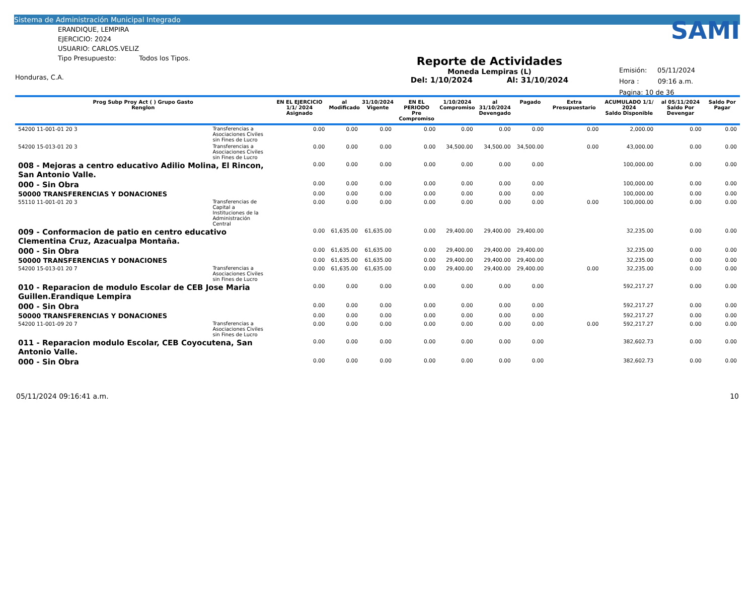Sistema de Administración Municipal Integrado
ERANDIQUE, LEMPIRA
EJERCICIO: 2024
USUARIO: CARLOS.VELIZ
Tipo Presupuesto: Todos los Tipos.
Honduras, C.A.
Reporte de Actividades
Moneda Lempiras (L)
Del: 1/10/2024 Al: 31/10/2024
SAMI
Emisión: 05/11/2024
Hora : 09:16 a.m.
Pagina: 10 de 36
| Prog Subp Proy Act ( ) Grupo Gasto Renglon | | EN EL EJERCICIO 1/1/ 2024 Asignado | al Modificado | 31/10/2024 Vigente | EN EL PERIODO Pre Compromiso | 1/10/2024 Compromiso | al 31/10/2024 Devengado | Pagado | Extra Presupuestario | ACUMULADO 1/1/ 2024 Saldo Disponible | al 05/11/2024 Saldo Por Devengar | Saldo Por Pagar |
| --- | --- | --- | --- | --- | --- | --- | --- | --- | --- | --- | --- | --- |
| 54200 11-001-01 20 3 | Transferencias a Asociaciones Civiles sin Fines de Lucro | 0.00 | 0.00 | 0.00 | 0.00 | 0.00 | 0.00 | 0.00 | 0.00 | 2,000.00 | 0.00 | 0.00 |
| 54200 15-013-01 20 3 | Transferencias a Asociaciones Civiles sin Fines de Lucro | 0.00 | 0.00 | 0.00 | 0.00 | 34,500.00 | 34,500.00 | 34,500.00 | 0.00 | 43,000.00 | 0.00 | 0.00 |
| 008 - Mejoras a centro educativo Adilio Molina, El Rincon, San Antonio Valle. | | 0.00 | 0.00 | 0.00 | 0.00 | 0.00 | 0.00 | 0.00 | | 100,000.00 | 0.00 | 0.00 |
| 000 - Sin Obra | | 0.00 | 0.00 | 0.00 | 0.00 | 0.00 | 0.00 | 0.00 | | 100,000.00 | 0.00 | 0.00 |
| 50000 TRANSFERENCIAS Y DONACIONES | | 0.00 | 0.00 | 0.00 | 0.00 | 0.00 | 0.00 | 0.00 | | 100,000.00 | 0.00 | 0.00 |
| 55110 11-001-01 20 3 | Transferencias de Capital a Instituciones de la Administración Central | 0.00 | 0.00 | 0.00 | 0.00 | 0.00 | 0.00 | 0.00 | 0.00 | 100,000.00 | 0.00 | 0.00 |
| 009 - Conformacion de patio en centro educativo Clementina Cruz, Azacualpa Montaña. | | 0.00 | 61,635.00 | 61,635.00 | 0.00 | 29,400.00 | 29,400.00 | 29,400.00 | | 32,235.00 | 0.00 | 0.00 |
| 000 - Sin Obra | | 0.00 | 61,635.00 | 61,635.00 | 0.00 | 29,400.00 | 29,400.00 | 29,400.00 | | 32,235.00 | 0.00 | 0.00 |
| 50000 TRANSFERENCIAS Y DONACIONES | | 0.00 | 61,635.00 | 61,635.00 | 0.00 | 29,400.00 | 29,400.00 | 29,400.00 | | 32,235.00 | 0.00 | 0.00 |
| 54200 15-013-01 20 7 | Transferencias a Asociaciones Civiles sin Fines de Lucro | 0.00 | 61,635.00 | 61,635.00 | 0.00 | 29,400.00 | 29,400.00 | 29,400.00 | 0.00 | 32,235.00 | 0.00 | 0.00 |
| 010 - Reparacion de modulo Escolar de CEB Jose Maria Guillen.Erandique Lempira | | 0.00 | 0.00 | 0.00 | 0.00 | 0.00 | 0.00 | 0.00 | | 592,217.27 | 0.00 | 0.00 |
| 000 - Sin Obra | | 0.00 | 0.00 | 0.00 | 0.00 | 0.00 | 0.00 | 0.00 | | 592,217.27 | 0.00 | 0.00 |
| 50000 TRANSFERENCIAS Y DONACIONES | | 0.00 | 0.00 | 0.00 | 0.00 | 0.00 | 0.00 | 0.00 | | 592,217.27 | 0.00 | 0.00 |
| 54200 11-001-09 20 7 | Transferencias a Asociaciones Civiles sin Fines de Lucro | 0.00 | 0.00 | 0.00 | 0.00 | 0.00 | 0.00 | 0.00 | 0.00 | 592,217.27 | 0.00 | 0.00 |
| 011 - Reparacion modulo Escolar, CEB Coyocutena, San Antonio Valle. | | 0.00 | 0.00 | 0.00 | 0.00 | 0.00 | 0.00 | 0.00 | | 382,602.73 | 0.00 | 0.00 |
| 000 - Sin Obra | | 0.00 | 0.00 | 0.00 | 0.00 | 0.00 | 0.00 | 0.00 | | 382,602.73 | 0.00 | 0.00 |
05/11/2024 09:16:41 a.m. 10